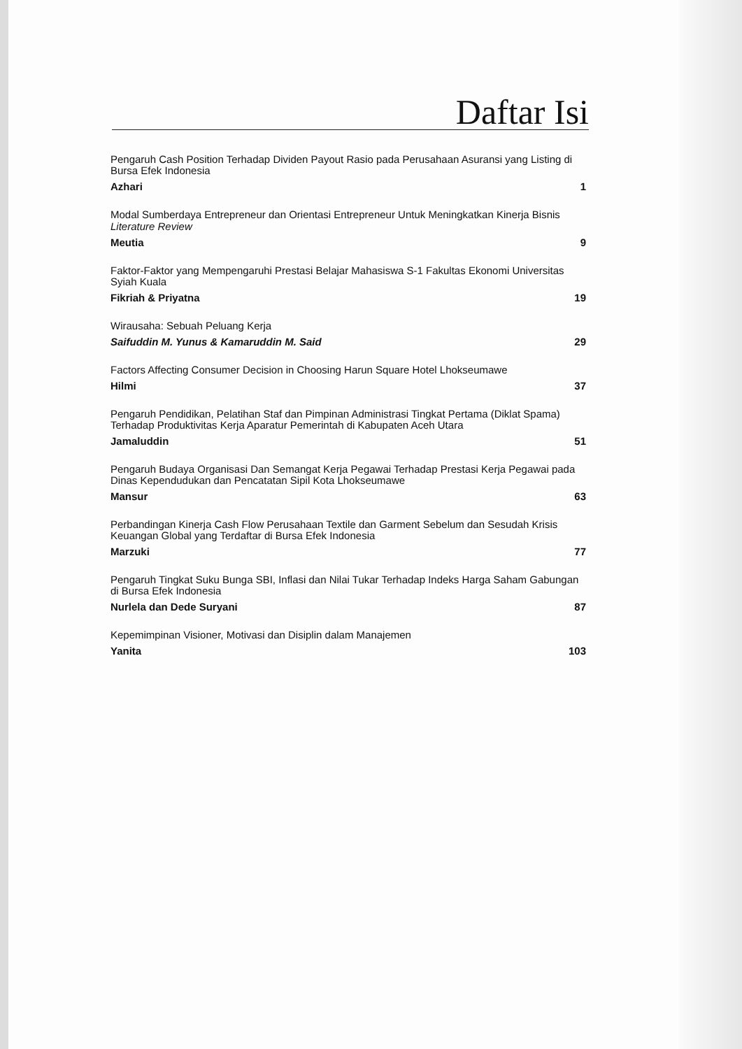Daftar Isi
Pengaruh Cash Position Terhadap Dividen Payout Rasio pada Perusahaan Asuransi yang Listing di Bursa Efek Indonesia
Azhari 1
Modal Sumberdaya Entrepreneur dan Orientasi Entrepreneur Untuk Meningkatkan Kinerja Bisnis
Literature Review
Meutia 9
Faktor-Faktor yang Mempengaruhi Prestasi Belajar Mahasiswa S-1 Fakultas Ekonomi Universitas Syiah Kuala
Fikriah & Priyatna 19
Wirausaha: Sebuah Peluang Kerja
Saifuddin M. Yunus & Kamaruddin M. Said 29
Factors Affecting Consumer Decision in Choosing Harun Square Hotel Lhokseumawe
Hilmi 37
Pengaruh Pendidikan, Pelatihan Staf dan Pimpinan Administrasi Tingkat Pertama (Diklat Spama) Terhadap Produktivitas Kerja Aparatur Pemerintah di Kabupaten Aceh Utara
Jamaluddin 51
Pengaruh Budaya Organisasi Dan Semangat Kerja Pegawai Terhadap Prestasi Kerja Pegawai pada Dinas Kependudukan dan Pencatatan Sipil Kota Lhokseumawe
Mansur 63
Perbandingan Kinerja Cash Flow Perusahaan Textile dan Garment Sebelum dan Sesudah Krisis Keuangan Global yang Terdaftar di Bursa Efek Indonesia
Marzuki 77
Pengaruh Tingkat Suku Bunga SBI, Inflasi dan Nilai Tukar Terhadap Indeks Harga Saham Gabungan di Bursa Efek Indonesia
Nurlela dan Dede Suryani 87
Kepemimpinan Visioner, Motivasi dan Disiplin dalam Manajemen
Yanita 103